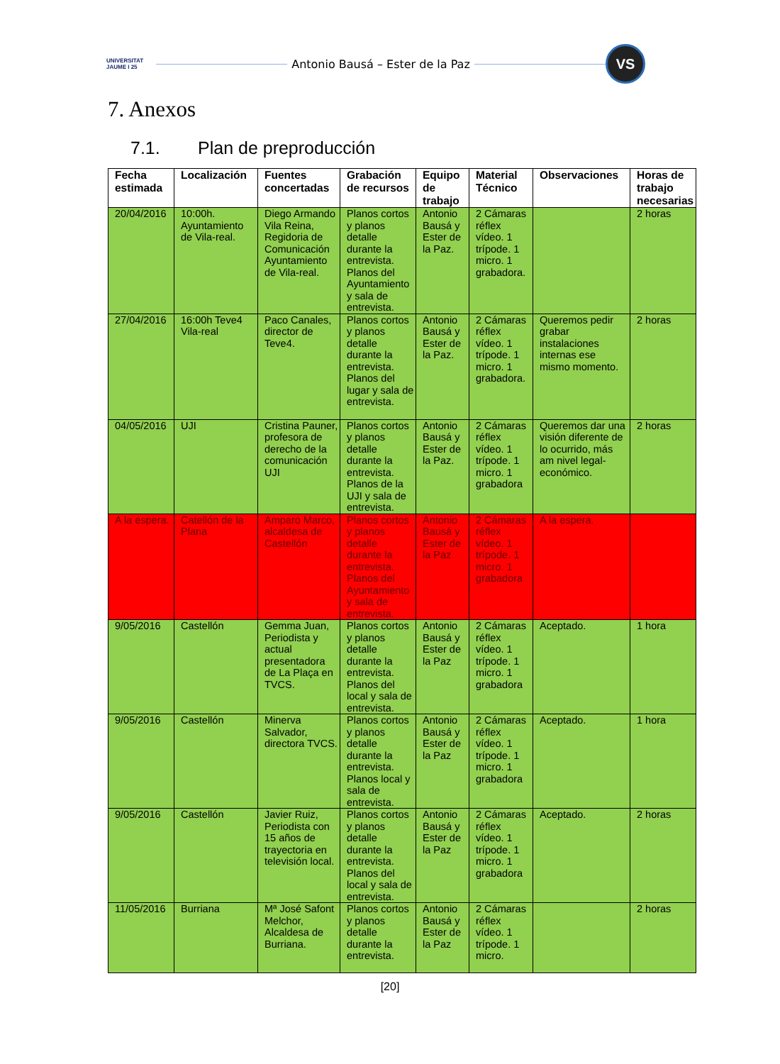UNIVERSITAT JAUME I 25
Antonio Bausá – Ester de la Paz
VS
7. Anexos
7.1. Plan de preproducción
| Fecha estimada | Localización | Fuentes concertadas | Grabación de recursos | Equipo de trabajo | Material Técnico | Observaciones | Horas de trabajo necesarias |
| --- | --- | --- | --- | --- | --- | --- | --- |
| 20/04/2016 | 10:00h. Ayuntamiento de Vila-real. | Diego Armando Vila Reina, Regidoria de Comunicación Ayuntamiento de Vila-real. | Planos cortos y planos detalle durante la entrevista. Planos del Ayuntamiento y sala de entrevista. | Antonio Bausá y Ester de la Paz. | 2 Cámaras réflex vídeo. 1 trípode. 1 micro. 1 grabadora. | | 2 horas |
| 27/04/2016 | 16:00h Teve4 Vila-real | Paco Canales, director de Teve4. | Planos cortos y planos detalle durante la entrevista. Planos del lugar y sala de entrevista. | Antonio Bausá y Ester de la Paz. | 2 Cámaras réflex vídeo. 1 trípode. 1 micro. 1 grabadora. | Queremos pedir grabar instalaciones internas ese mismo momento. | 2 horas |
| 04/05/2016 | UJI | Cristina Pauner, profesora de derecho de la comunicación UJI | Planos cortos y planos detalle durante la entrevista. Planos de la UJI y sala de entrevista. | Antonio Bausá y Ester de la Paz. | 2 Cámaras réflex vídeo. 1 trípode. 1 micro. 1 grabadora | Queremos dar una visión diferente de lo ocurrido, más am nivel legal-económico. | 2 horas |
| A la espera. | Catellón de la Plana | Amparo Marco, alcaldesa de Castellón | Planos cortos y planos detalle durante la entrevista. Planos del Ayuntamiento y sala de entrevista. | Antonio Bausá y Ester de la Paz | 2 Cámaras réflex vídeo. 1 trípode. 1 micro. 1 grabadora | A la espera. | |
| 9/05/2016 | Castellón | Gemma Juan, Periodista y actual presentadora de La Plaça en TVCS. | Planos cortos y planos detalle durante la entrevista. Planos del local y sala de entrevista. | Antonio Bausá y Ester de la Paz | 2 Cámaras réflex vídeo. 1 trípode. 1 micro. 1 grabadora | Aceptado. | 1 hora |
| 9/05/2016 | Castellón | Minerva Salvador, directora TVCS. | Planos cortos y planos detalle durante la entrevista. Planos local y sala de entrevista. | Antonio Bausá y Ester de la Paz | 2 Cámaras réflex vídeo. 1 trípode. 1 micro. 1 grabadora | Aceptado. | 1 hora |
| 9/05/2016 | Castellón | Javier Ruiz, Periodista con 15 años de trayectoria en televisión local. | Planos cortos y planos detalle durante la entrevista. Planos del local y sala de entrevista. | Antonio Bausá y Ester de la Paz | 2 Cámaras réflex vídeo. 1 trípode. 1 micro. 1 grabadora | Aceptado. | 2 horas |
| 11/05/2016 | Burriana | Mª José Safont Melchor, Alcaldesa de Burriana. | Planos cortos y planos detalle durante la entrevista. | Antonio Bausá y Ester de la Paz | 2 Cámaras réflex vídeo. 1 trípode. 1 micro. | | 2 horas |
[20]